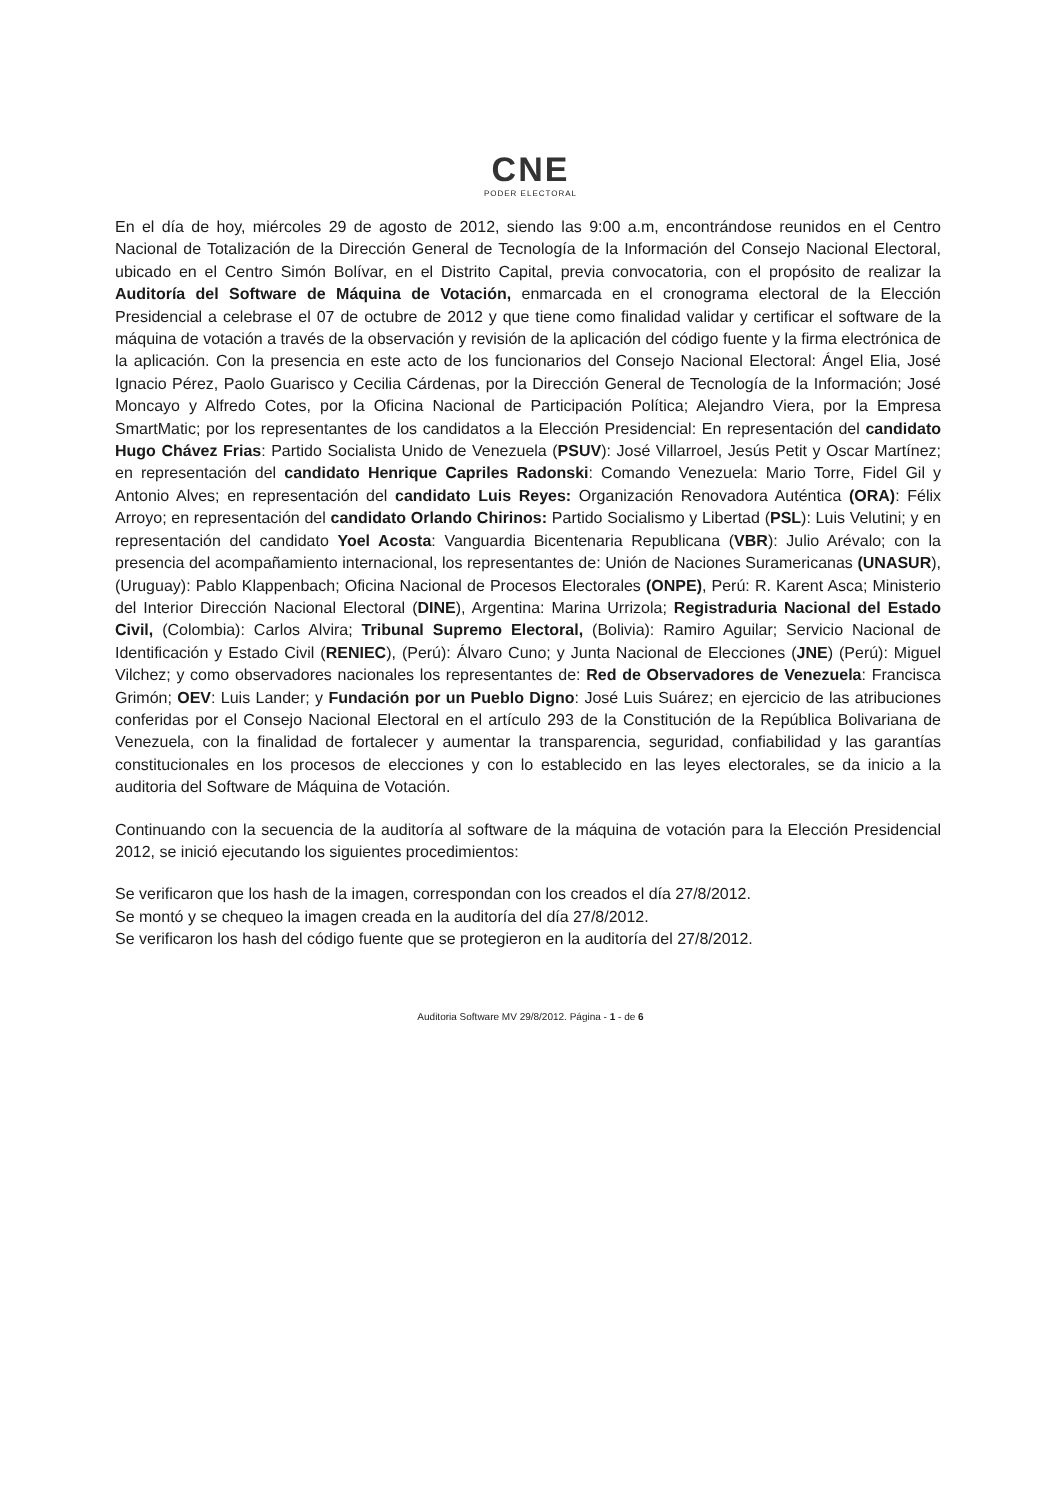CNE
PODER ELECTORAL
En el día de hoy, miércoles 29 de agosto de 2012, siendo las 9:00 a.m, encontrándose reunidos en el Centro Nacional de Totalización de la Dirección General de Tecnología de la Información del Consejo Nacional Electoral, ubicado en el Centro Simón Bolívar, en el Distrito Capital, previa convocatoria, con el propósito de realizar la Auditoría del Software de Máquina de Votación, enmarcada en el cronograma electoral de la Elección Presidencial a celebrase el 07 de octubre de 2012 y que tiene como finalidad validar y certificar el software de la máquina de votación a través de la observación y revisión de la aplicación del código fuente y la firma electrónica de la aplicación. Con la presencia en este acto de los funcionarios del Consejo Nacional Electoral: Ángel Elia, José Ignacio Pérez, Paolo Guarisco y Cecilia Cárdenas, por la Dirección General de Tecnología de la Información; José Moncayo y Alfredo Cotes, por la Oficina Nacional de Participación Política; Alejandro Viera, por la Empresa SmartMatic; por los representantes de los candidatos a la Elección Presidencial: En representación del candidato Hugo Chávez Frias: Partido Socialista Unido de Venezuela (PSUV): José Villarroel, Jesús Petit y Oscar Martínez; en representación del candidato Henrique Capriles Radonski: Comando Venezuela: Mario Torre, Fidel Gil y Antonio Alves; en representación del candidato Luis Reyes: Organización Renovadora Auténtica (ORA): Félix Arroyo; en representación del candidato Orlando Chirinos: Partido Socialismo y Libertad (PSL): Luis Velutini; y en representación del candidato Yoel Acosta: Vanguardia Bicentenaria Republicana (VBR): Julio Arévalo; con la presencia del acompañamiento internacional, los representantes de: Unión de Naciones Suramericanas (UNASUR), (Uruguay): Pablo Klappenbach; Oficina Nacional de Procesos Electorales (ONPE), Perú: R. Karent Asca; Ministerio del Interior Dirección Nacional Electoral (DINE), Argentina: Marina Urrizola; Registraduria Nacional del Estado Civil, (Colombia): Carlos Alvira; Tribunal Supremo Electoral, (Bolivia): Ramiro Aguilar; Servicio Nacional de Identificación y Estado Civil (RENIEC), (Perú): Álvaro Cuno; y Junta Nacional de Elecciones (JNE) (Perú): Miguel Vilchez; y como observadores nacionales los representantes de: Red de Observadores de Venezuela: Francisca Grimón; OEV: Luis Lander; y Fundación por un Pueblo Digno: José Luis Suárez; en ejercicio de las atribuciones conferidas por el Consejo Nacional Electoral en el artículo 293 de la Constitución de la República Bolivariana de Venezuela, con la finalidad de fortalecer y aumentar la transparencia, seguridad, confiabilidad y las garantías constitucionales en los procesos de elecciones y con lo establecido en las leyes electorales, se da inicio a la auditoria del Software de Máquina de Votación.
Continuando con la secuencia de la auditoría al software de la máquina de votación para la Elección Presidencial 2012, se inició ejecutando los siguientes procedimientos:
Se verificaron que los hash de la imagen, correspondan con los creados el día 27/8/2012.
Se montó y se chequeo la imagen creada en la auditoría del día 27/8/2012.
Se verificaron los hash del código fuente que se protegieron en la auditoría del 27/8/2012.
Auditoria Software MV 29/8/2012. Página - 1 - de 6